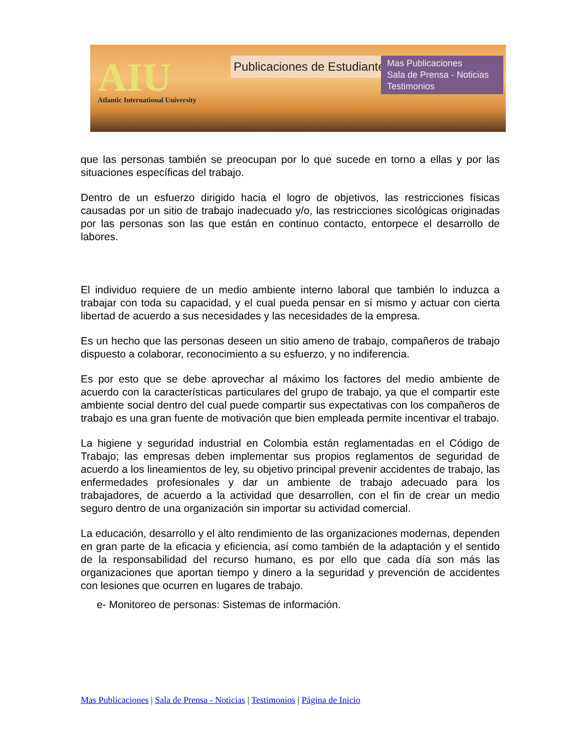AIU
Atlantic International University
Publicaciones de Estudiantes
Mas Publicaciones
Sala de Prensa - Noticias
Testimonios
que las personas también se preocupan por lo que sucede en torno a ellas y por las situaciones específicas del trabajo.
Dentro de un esfuerzo dirigido hacia el logro de objetivos, las restricciones físicas causadas por un sitio de trabajo inadecuado y/o, las restricciones sicológicas originadas por las personas son las que están en continuo contacto, entorpece el desarrollo de labores.
El individuo requiere de un medio ambiente interno laboral que también lo induzca a trabajar con toda su capacidad, y el cual pueda pensar en sí mismo y actuar con cierta libertad de acuerdo a sus necesidades y las necesidades de la empresa.
Es un hecho que las personas deseen un sitio ameno de trabajo, compañeros de trabajo dispuesto a colaborar, reconocimiento a su esfuerzo, y no indiferencia.
Es por esto que se debe aprovechar al máximo los factores del medio ambiente de acuerdo con la características particulares del grupo de trabajo, ya que el compartir este ambiente social dentro del cual puede compartir sus expectativas con los compañeros de trabajo es una gran fuente de motivación que bien empleada permite incentivar el trabajo.
La higiene y seguridad industrial en Colombia están reglamentadas en el Código de Trabajo; las empresas deben implementar sus propios reglamentos de seguridad de acuerdo a los lineamientos de ley, su objetivo principal prevenir accidentes de trabajo, las enfermedades profesionales y dar un ambiente de trabajo adecuado para los trabajadores, de acuerdo a la actividad que desarrollen, con el fin de crear un medio seguro dentro de una organización sin importar su actividad comercial.
La educación, desarrollo y el alto rendimiento de las organizaciones modernas, dependen en gran parte de la eficacia y eficiencia, así como también de la adaptación y el sentido de la responsabilidad del recurso humano, es por ello que cada día son más las organizaciones que aportan tiempo y dinero a la seguridad y prevención de accidentes con lesiones que ocurren en lugares de trabajo.
e- Monitoreo de personas: Sistemas de información.
Mas Publicaciones | Sala de Prensa - Noticias | Testimonios | Página de Inicio